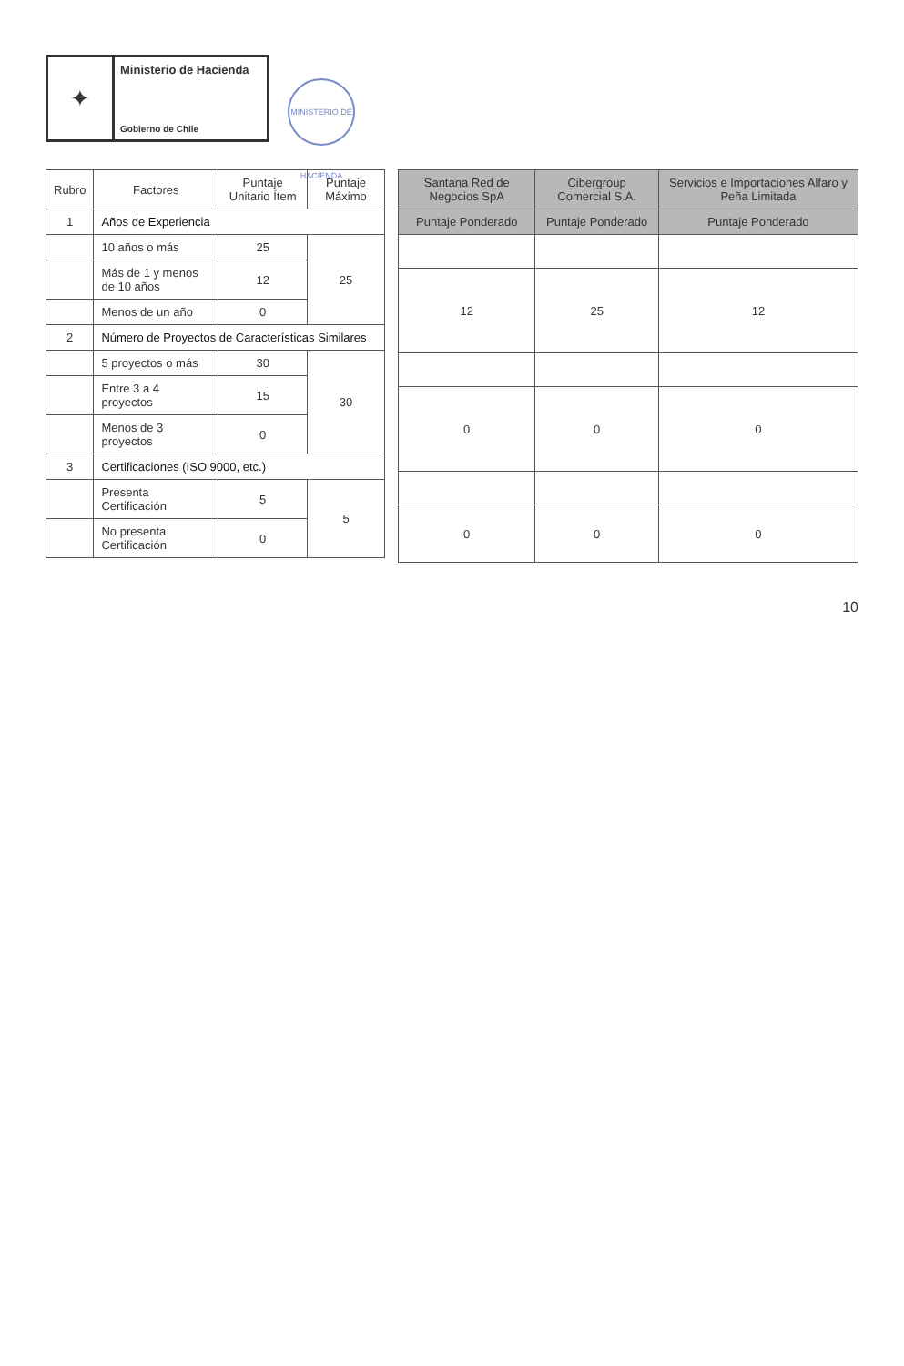✦
Ministerio de Hacienda
Gobierno de Chile
MINISTERIO DE HACIENDA
| Rubro | Factores | Puntaje Unitario Ítem | Puntaje Máximo |
| --- | --- | --- | --- |
| 1 | Años de Experiencia | | |
| | 10 años o más | 25 | 25 |
| | Más de 1 y menos de 10 años | 12 | |
| | Menos de un año | 0 | |
| 2 | Número de Proyectos de Características Similares | | |
| | 5 proyectos o más | 30 | 30 |
| | Entre 3 a 4 proyectos | 15 | |
| | Menos de 3 proyectos | 0 | |
| 3 | Certificaciones (ISO 9000, etc.) | | |
| | Presenta Certificación | 5 | 5 |
| | No presenta Certificación | 0 | |
| Santana Red de Negocios SpA | Cibergroup Comercial S.A. | Servicios e Importaciones Alfaro y Peña Limitada |
| --- | --- | --- |
| Puntaje Ponderado | Puntaje Ponderado | Puntaje Ponderado |
| 12 | 25 | 12 |
| 0 | 0 | 0 |
| 0 | 0 | 0 |
10